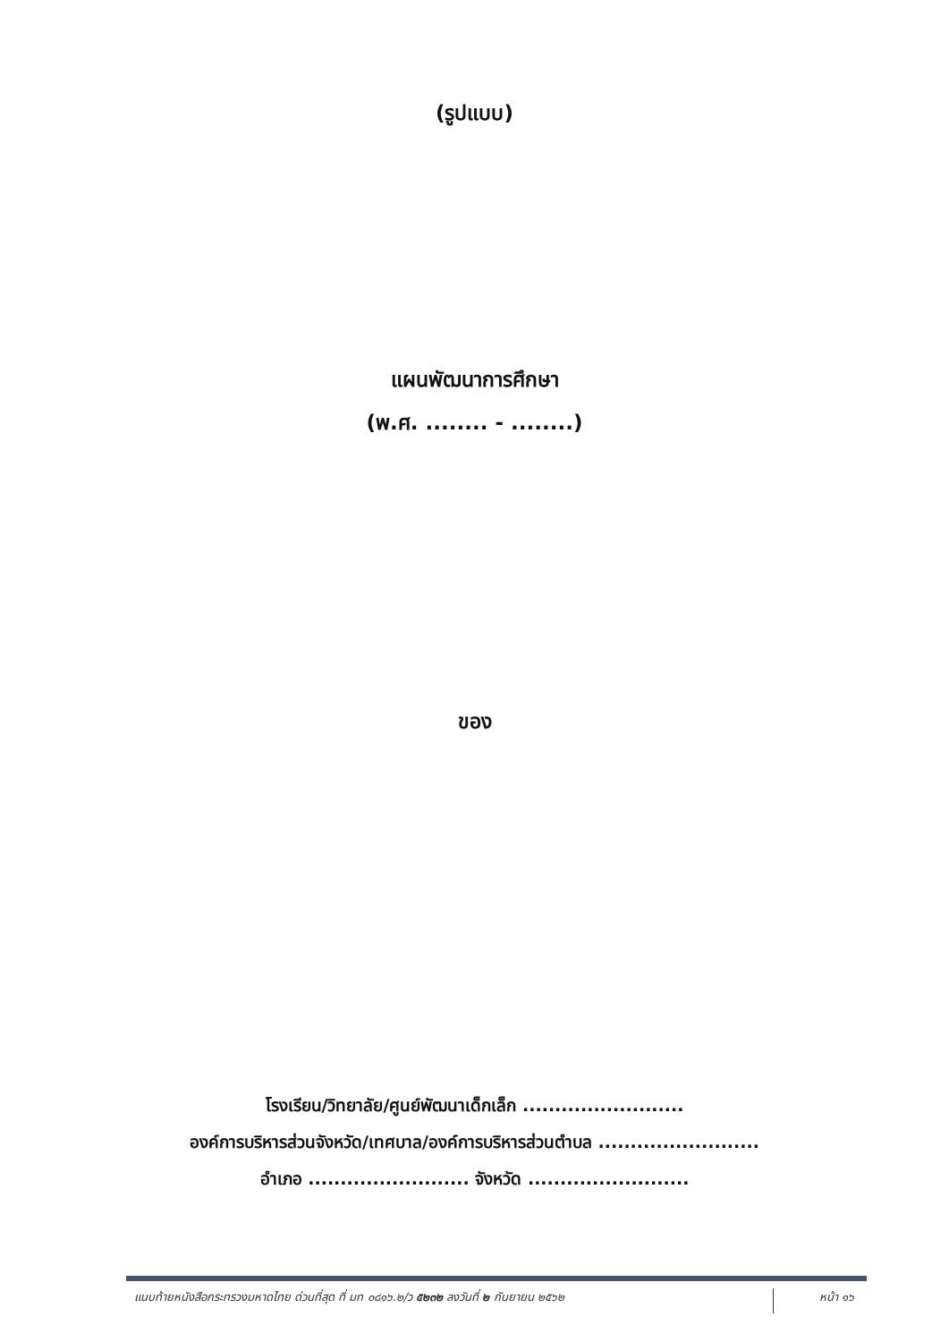(รูปแบบ)
แผนพัฒนาการศึกษา
(พ.ศ. ........ - ........)
ของ
โรงเรียน/วิทยาลัย/ศูนย์พัฒนาเด็กเล็ก .........................
องค์การบริหารส่วนจังหวัด/เทศบาล/องค์การบริหารส่วนตำบล .........................
อำเภอ ......................... จังหวัด .........................
แนบท้ายหนังสือกระทรวงมหาดไทย ด่วนที่สุด ที่ มท ๐๘๑๖.๒/ว ๕๒๓๒ ลงวันที่ ๒ กันยายน ๒๕๖๒
หน้า ๑๖